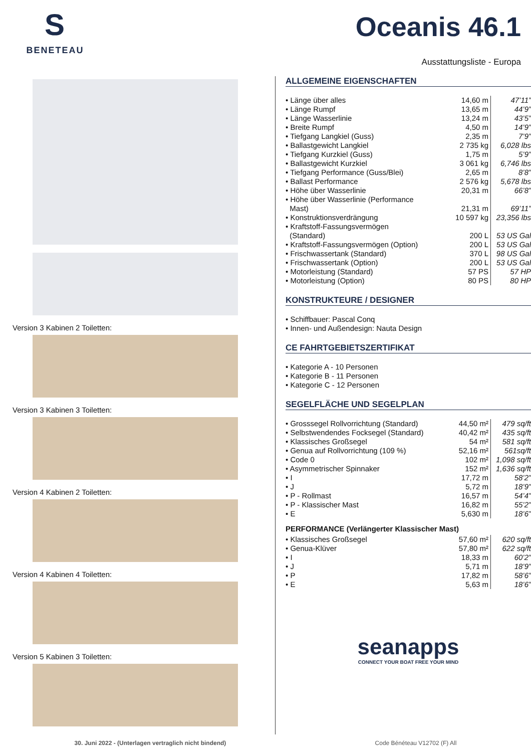S
BENETEAU
Oceanis 46.1
Ausstattungsliste - Europa
Version 3 Kabinen 2 Toiletten:
Version 3 Kabinen 3 Toiletten:
Version 4 Kabinen 2 Toiletten:
Version 4 Kabinen 4 Toiletten:
Version 5 Kabinen 3 Toiletten:
ALLGEMEINE EIGENSCHAFTEN
| • Länge über alles | 14,60 m | 47’11” |
| • Länge Rumpf | 13,65 m | 44’9” |
| • Länge Wasserlinie | 13,24 m | 43’5” |
| • Breite Rumpf | 4,50 m | 14’9” |
| • Tiefgang Langkiel (Guss) | 2,35 m | 7’9” |
| • Ballastgewicht Langkiel | 2 735 kg | 6,028 lbs |
| • Tiefgang Kurzkiel (Guss) | 1,75 m | 5’9” |
| • Ballastgewicht Kurzkiel | 3 061 kg | 6,746 lbs |
| • Tiefgang Performance (Guss/Blei) | 2,65 m | 8’8” |
| • Ballast Performance | 2 576 kg | 5,678 lbs |
| • Höhe über Wasserlinie | 20,31 m | 66’8” |
| • Höhe über Wasserlinie (Performance Mast) | 21,31 m | 69’11” |
| • Konstruktionsverdrängung | 10 597 kg | 23,356 lbs |
| • Kraftstoff-Fassungsvermögen (Standard) | 200 L | 53 US Gal |
| • Kraftstoff-Fassungsvermögen (Option) | 200 L | 53 US Gal |
| • Frischwassertank (Standard) | 370 L | 98 US Gal |
| • Frischwassertank (Option) | 200 L | 53 US Gal |
| • Motorleistung (Standard) | 57 PS | 57 HP |
| • Motorleistung (Option) | 80 PS | 80 HP |
KONSTRUKTEURE / DESIGNER
• Schiffbauer: Pascal Conq
• Innen- und Außendesign: Nauta Design
CE FAHRTGEBIETSZERTIFIKAT
• Kategorie A - 10 Personen
• Kategorie B - 11 Personen
• Kategorie C - 12 Personen
SEGELFLÄCHE UND SEGELPLAN
| • Grosssegel Rollvorrichtung (Standard) | 44,50 m² | 479 sq/ft |
| • Selbstwendendes Focksegel (Standard) | 40,42 m² | 435 sq/ft |
| • Klassisches Großsegel | 54 m² | 581 sq/ft |
| • Genua auf Rollvorrichtung (109 %) | 52,16 m² | 561sq/ft |
| • Code 0 | 102 m² | 1,098 sq/ft |
| • Asymmetrischer Spinnaker | 152 m² | 1,636 sq/ft |
| • I | 17,72 m | 58’2” |
| • J | 5,72 m | 18’9” |
| • P - Rollmast | 16,57 m | 54’4” |
| • P - Klassischer Mast | 16,82 m | 55’2” |
| • E | 5,630 m | 18’6” |
PERFORMANCE (Verlängerter Klassischer Mast)
| • Klassisches Großsegel | 57,60 m² | 620 sq/ft |
| • Genua-Klüver | 57,80 m² | 622 sq/ft |
| • I | 18,33 m | 60’2” |
| • J | 5,71 m | 18’9” |
| • P | 17,82 m | 58’6” |
| • E | 5,63 m | 18’6” |
seanapps
CONNECT YOUR BOAT FREE YOUR MIND
30. Juni 2022 - (Unterlagen vertraglich nicht bindend) Code Bénéteau V12702 (F) All